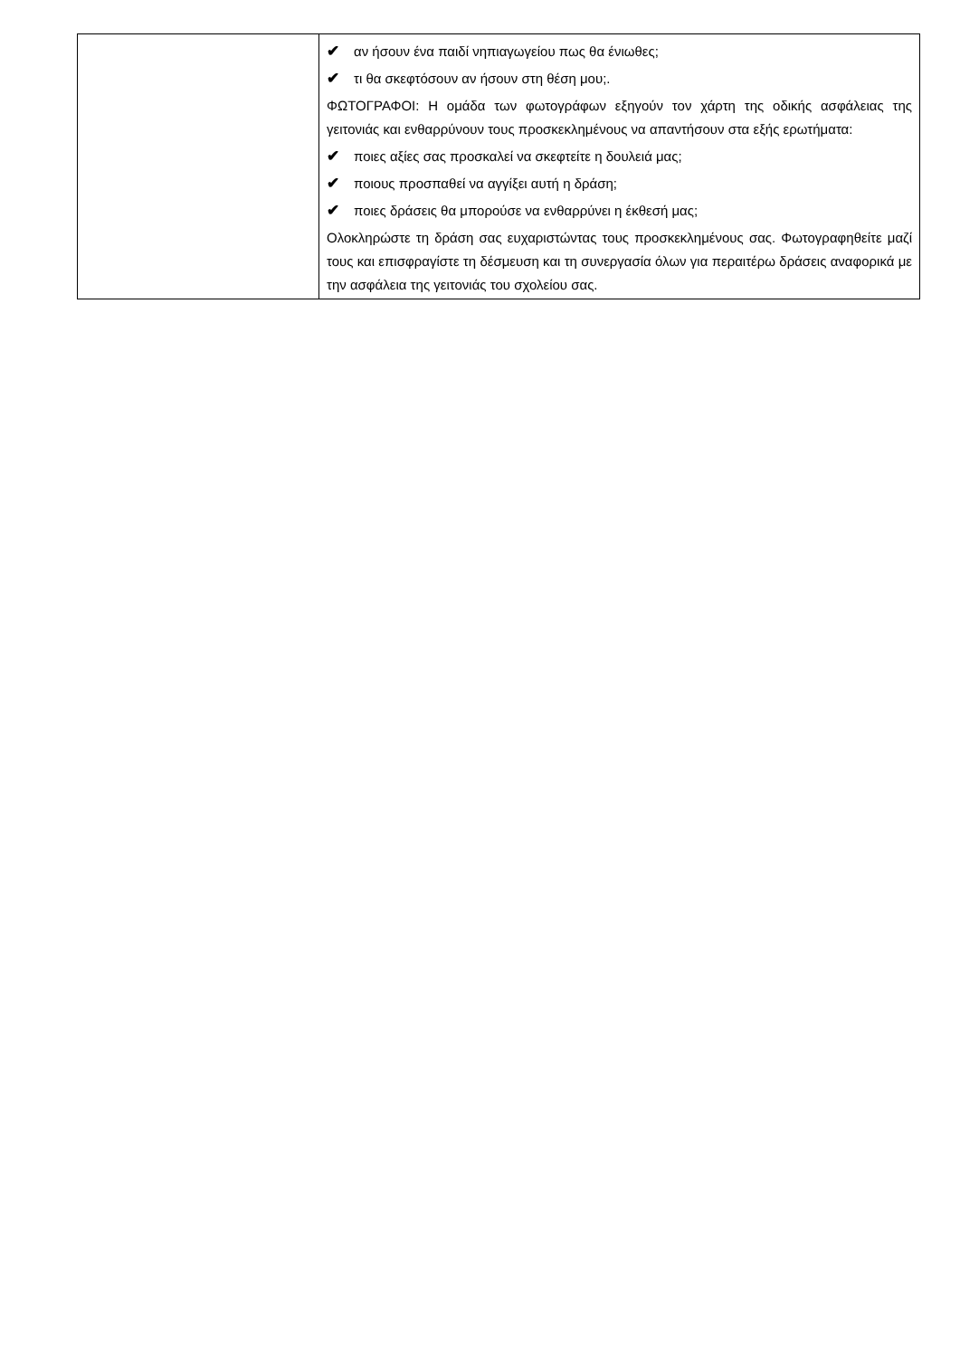| | ✔ αν ήσουν ένα παιδί νηπιαγωγείου πως θα ένιωθες; ✔ τι θα σκεφτόσουν αν ήσουν στη θέση μου;. ΦΩΤΟΓΡΑΦΟΙ: Η ομάδα των φωτογράφων εξηγούν τον χάρτη της οδικής ασφάλειας της γειτονιάς και ενθαρρύνουν τους προσκεκλημένους να απαντήσουν στα εξής ερωτήματα: ✔ ποιες αξίες σας προσκαλεί να σκεφτείτε η δουλειά μας; ✔ ποιους προσπαθεί να αγγίξει αυτή η δράση; ✔ ποιες δράσεις θα μπορούσε να ενθαρρύνει η έκθεσή μας; Ολοκληρώστε τη δράση σας ευχαριστώντας τους προσκεκλημένους σας. Φωτογραφηθείτε μαζί τους και επισφραγίστε τη δέσμευση και τη συνεργασία όλων για περαιτέρω δράσεις αναφορικά με την ασφάλεια της γειτονιάς του σχολείου σας. |